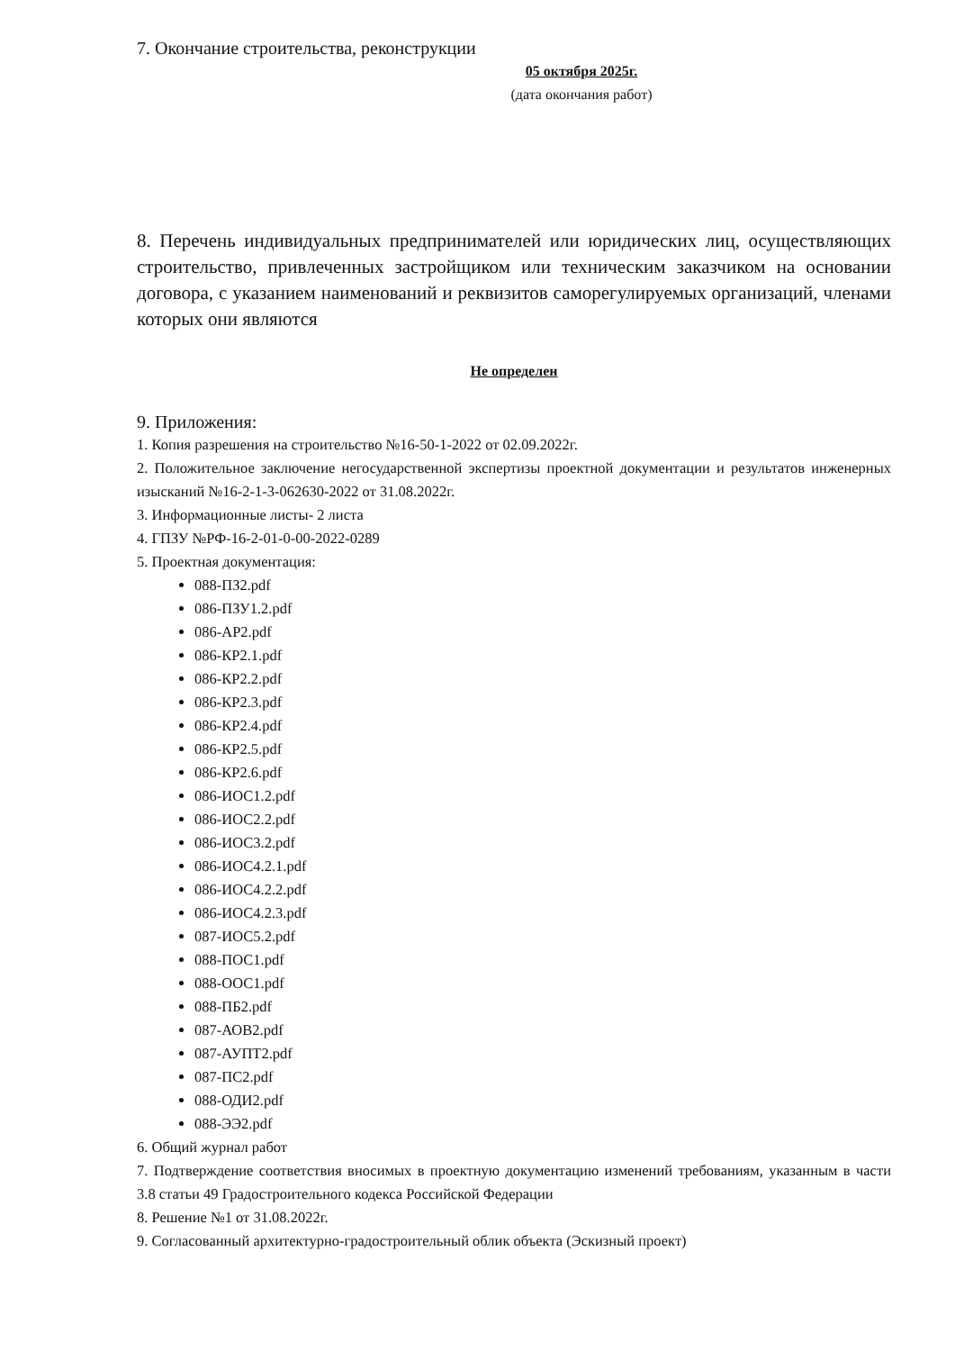7. Окончание строительства, реконструкции
05 октября 2025г.
(дата окончания работ)
8. Перечень индивидуальных предпринимателей или юридических лиц, осуществляющих строительство, привлеченных застройщиком или техническим заказчиком на основании договора, с указанием наименований и реквизитов саморегулируемых организаций, членами которых они являются
Не определен
9. Приложения:
1. Копия разрешения на строительство №16-50-1-2022 от 02.09.2022г.
2. Положительное заключение негосударственной экспертизы проектной документации и результатов инженерных изысканий №16-2-1-3-062630-2022 от 31.08.2022г.
3. Информационные листы- 2 листа
4. ГПЗУ №РФ-16-2-01-0-00-2022-0289
5. Проектная документация:
088-ПЗ2.pdf
086-ПЗУ1.2.pdf
086-АР2.pdf
086-КР2.1.pdf
086-КР2.2.pdf
086-КР2.3.pdf
086-КР2.4.pdf
086-КР2.5.pdf
086-КР2.6.pdf
086-ИОС1.2.pdf
086-ИОС2.2.pdf
086-ИОС3.2.pdf
086-ИОС4.2.1.pdf
086-ИОС4.2.2.pdf
086-ИОС4.2.3.pdf
087-ИОС5.2.pdf
088-ПОС1.pdf
088-ООС1.pdf
088-ПБ2.pdf
087-АОВ2.pdf
087-АУПТ2.pdf
087-ПС2.pdf
088-ОДИ2.pdf
088-ЭЭ2.pdf
6. Общий журнал работ
7. Подтверждение соответствия вносимых в проектную документацию изменений требованиям, указанным в части 3.8 статьи 49 Градостроительного кодекса Российской Федерации
8. Решение №1 от 31.08.2022г.
9. Согласованный архитектурно-градостроительный облик объекта (Эскизный проект)